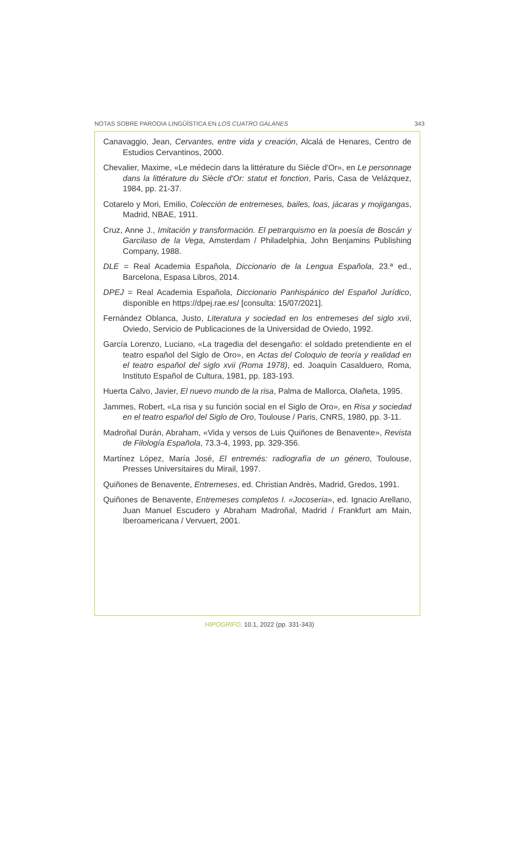NOTAS SOBRE PARODIA LINGÜÍSTICA EN LOS CUATRO GALANES 343
Canavaggio, Jean, Cervantes, entre vida y creación, Alcalá de Henares, Centro de Estudios Cervantinos, 2000.
Chevalier, Maxime, «Le médecin dans la littérature du Siècle d'Or», en Le personnage dans la littérature du Siècle d'Or: statut et fonction, Paris, Casa de Velázquez, 1984, pp. 21-37.
Cotarelo y Mori, Emilio, Colección de entremeses, bailes, loas, jácaras y mojigangas, Madrid, NBAE, 1911.
Cruz, Anne J., Imitación y transformación. El petrarquismo en la poesía de Boscán y Garcilaso de la Vega, Amsterdam / Philadelphia, John Benjamins Publishing Company, 1988.
DLE = Real Academia Española, Diccionario de la Lengua Española, 23.ª ed., Barcelona, Espasa Libros, 2014.
DPEJ = Real Academia Española, Diccionario Panhispánico del Español Jurídico, disponible en https://dpej.rae.es/ [consulta: 15/07/2021].
Fernández Oblanca, Justo, Literatura y sociedad en los entremeses del siglo xvii, Oviedo, Servicio de Publicaciones de la Universidad de Oviedo, 1992.
García Lorenzo, Luciano, «La tragedia del desengaño: el soldado pretendiente en el teatro español del Siglo de Oro», en Actas del Coloquio de teoría y realidad en el teatro español del siglo xvii (Roma 1978), ed. Joaquín Casalduero, Roma, Instituto Español de Cultura, 1981, pp. 183-193.
Huerta Calvo, Javier, El nuevo mundo de la risa, Palma de Mallorca, Olañeta, 1995.
Jammes, Robert, «La risa y su función social en el Siglo de Oro», en Risa y sociedad en el teatro español del Siglo de Oro, Toulouse / Paris, CNRS, 1980, pp. 3-11.
Madroñal Durán, Abraham, «Vida y versos de Luis Quiñones de Benavente», Revista de Filología Española, 73.3-4, 1993, pp. 329-356.
Martínez López, María José, El entremés: radiografía de un género, Toulouse, Presses Universitaires du Mirail, 1997.
Quiñones de Benavente, Entremeses, ed. Christian Andrès, Madrid, Gredos, 1991.
Quiñones de Benavente, Entremeses completos I. «Jocoseria», ed. Ignacio Arellano, Juan Manuel Escudero y Abraham Madroñal, Madrid / Frankfurt am Main, Iberoamericana / Vervuert, 2001.
HIPOGRIFO, 10.1, 2022 (pp. 331-343)